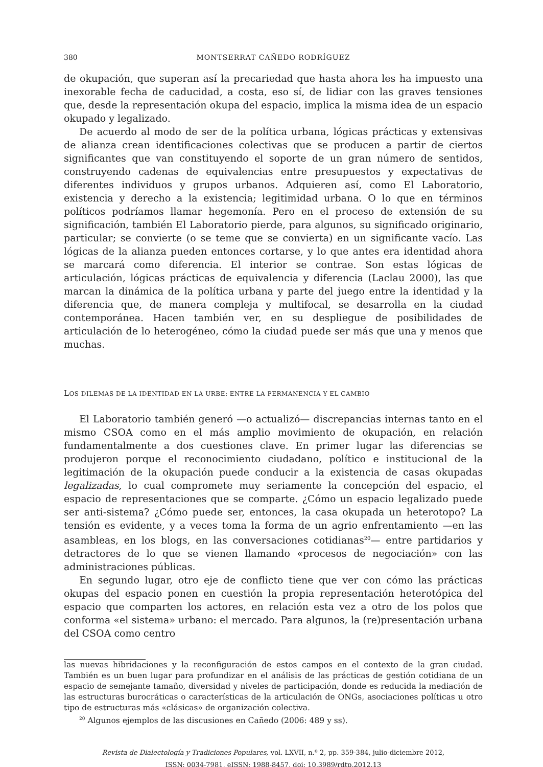380 MONTSERRAT CAÑEDO RODRÍGUEZ
de okupación, que superan así la precariedad que hasta ahora les ha impuesto una inexorable fecha de caducidad, a costa, eso sí, de lidiar con las graves tensiones que, desde la representación okupa del espacio, implica la misma idea de un espacio okupado y legalizado.
De acuerdo al modo de ser de la política urbana, lógicas prácticas y extensivas de alianza crean identificaciones colectivas que se producen a partir de ciertos significantes que van constituyendo el soporte de un gran número de sentidos, construyendo cadenas de equivalencias entre presupuestos y expectativas de diferentes individuos y grupos urbanos. Adquieren así, como El Laboratorio, existencia y derecho a la existencia; legitimidad urbana. O lo que en términos políticos podríamos llamar hegemonía. Pero en el proceso de extensión de su significación, también El Laboratorio pierde, para algunos, su significado originario, particular; se convierte (o se teme que se convierta) en un significante vacío. Las lógicas de la alianza pueden entonces cortarse, y lo que antes era identidad ahora se marcará como diferencia. El interior se contrae. Son estas lógicas de articulación, lógicas prácticas de equivalencia y diferencia (Laclau 2000), las que marcan la dinámica de la política urbana y parte del juego entre la identidad y la diferencia que, de manera compleja y multifocal, se desarrolla en la ciudad contemporánea. Hacen también ver, en su despliegue de posibilidades de articulación de lo heterogéneo, cómo la ciudad puede ser más que una y menos que muchas.
LOS DILEMAS DE LA IDENTIDAD EN LA URBE: ENTRE LA PERMANENCIA Y EL CAMBIO
El Laboratorio también generó —o actualizó— discrepancias internas tanto en el mismo CSOA como en el más amplio movimiento de okupación, en relación fundamentalmente a dos cuestiones clave. En primer lugar las diferencias se produjeron porque el reconocimiento ciudadano, político e institucional de la legitimación de la okupación puede conducir a la existencia de casas okupadas legalizadas, lo cual compromete muy seriamente la concepción del espacio, el espacio de representaciones que se comparte. ¿Cómo un espacio legalizado puede ser anti-sistema? ¿Cómo puede ser, entonces, la casa okupada un heterotopo? La tensión es evidente, y a veces toma la forma de un agrio enfrentamiento —en las asambleas, en los blogs, en las conversaciones cotidianas<sup>20</sup>— entre partidarios y detractores de lo que se vienen llamando «procesos de negociación» con las administraciones públicas.
En segundo lugar, otro eje de conflicto tiene que ver con cómo las prácticas okupas del espacio ponen en cuestión la propia representación heterotópica del espacio que comparten los actores, en relación esta vez a otro de los polos que conforma «el sistema» urbano: el mercado. Para algunos, la (re)presentación urbana del CSOA como centro
las nuevas hibridaciones y la reconfiguración de estos campos en el contexto de la gran ciudad. También es un buen lugar para profundizar en el análisis de las prácticas de gestión cotidiana de un espacio de semejante tamaño, diversidad y niveles de participación, donde es reducida la mediación de las estructuras burocráticas o características de la articulación de ONGs, asociaciones políticas u otro tipo de estructuras más «clásicas» de organización colectiva.
<sup>20</sup> Algunos ejemplos de las discusiones en Cañedo (2006: 489 y ss).
Revista de Dialectología y Tradiciones Populares, vol. LXVII, n.º 2, pp. 359-384, julio-diciembre 2012,
ISSN: 0034-7981, eISSN: 1988-8457, doi: 10.3989/rdtp.2012.13